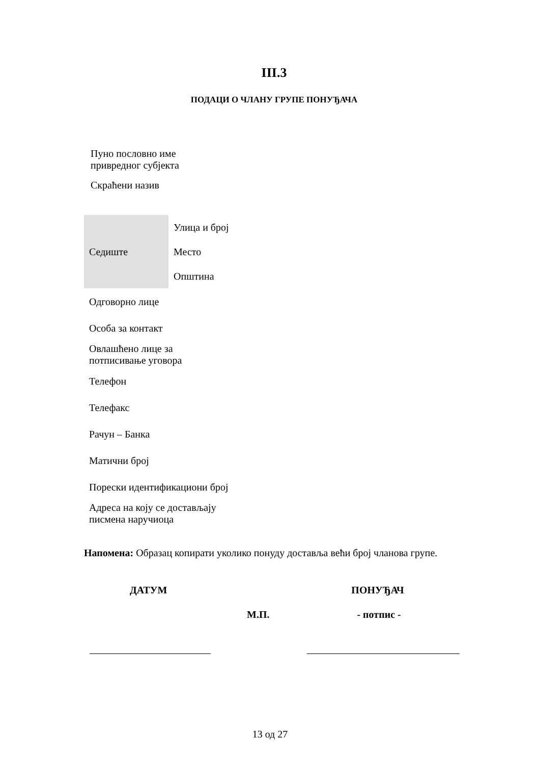III.3
ПОДАЦИ О ЧЛАНУ ГРУПЕ ПОНУЂАЧА
| Пуно пословно име привредног субјекта |
| Скраћени назив |
| Седиште | Улица и број |
| | Место |
| | Општина |
| Одговорно лице | |
| Особа за контакт | |
| Овлашћено лице за потписивање уговора | |
| Телефон | |
| Телефакс | |
| Рачун – Банка | |
| Матични број | |
| Порески идентификациони број | |
| Адреса на коју се достављају писмена наручиоца | |
Напомена: Образац копирати уколико понуду доставља већи број чланова групе.
ДАТУМ ПОНУЂАЧ
М.П. - потпис -
13 од 27